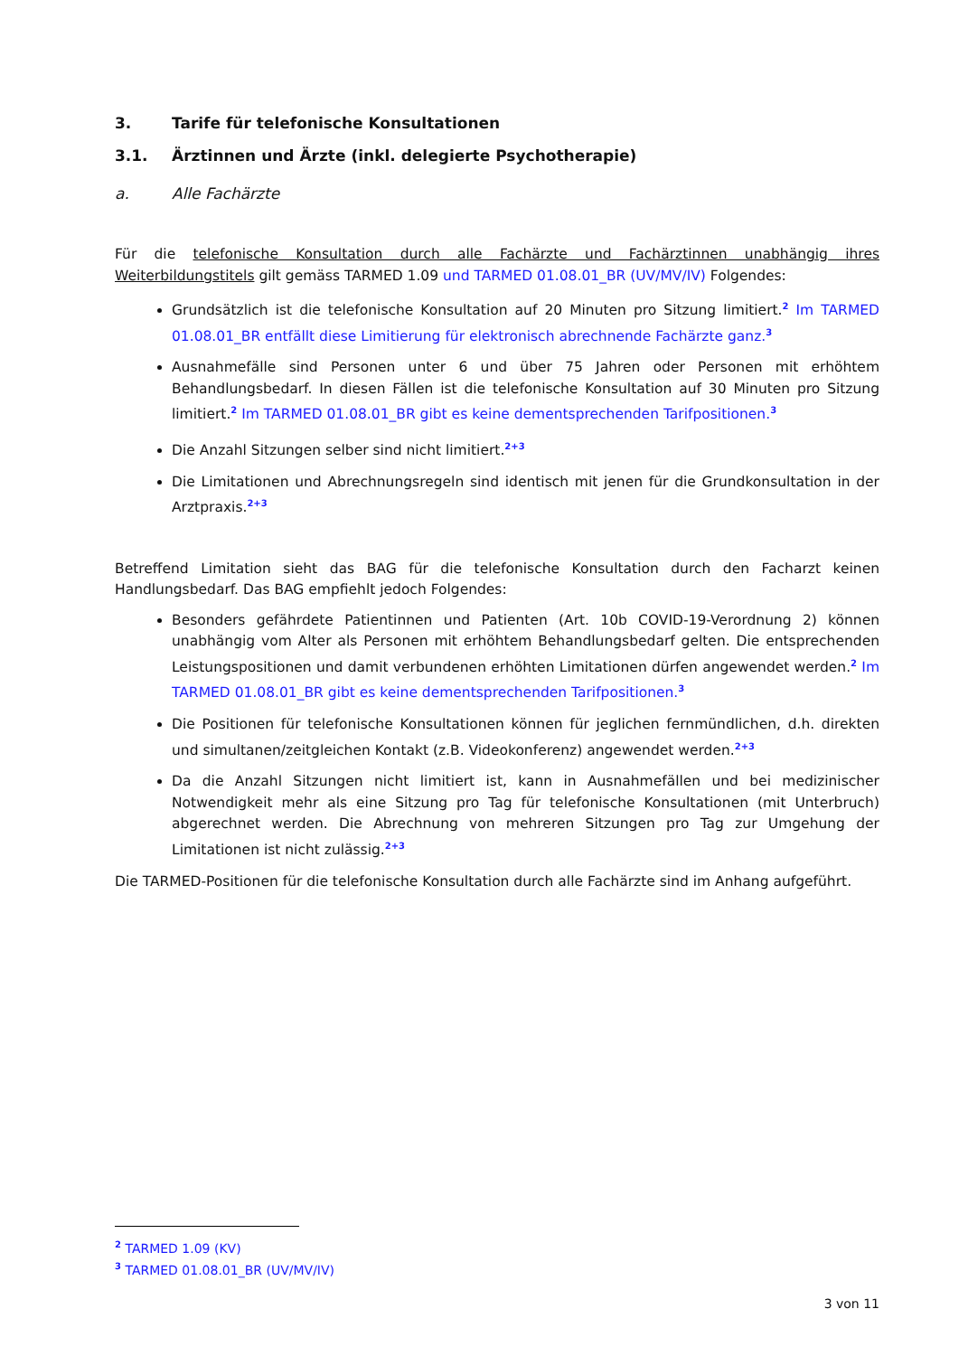3. Tarife für telefonische Konsultationen
3.1. Ärztinnen und Ärzte (inkl. delegierte Psychotherapie)
a. Alle Fachärzte
Für die telefonische Konsultation durch alle Fachärzte und Fachärztinnen unabhängig ihres Weiterbildungstitels gilt gemäss TARMED 1.09 und TARMED 01.08.01_BR (UV/MV/IV) Folgendes:
Grundsätzlich ist die telefonische Konsultation auf 20 Minuten pro Sitzung limitiert.<sup>2</sup> Im TARMED 01.08.01_BR entfällt diese Limitierung für elektronisch abrechnende Fachärzte ganz.<sup>3</sup>
Ausnahmefälle sind Personen unter 6 und über 75 Jahren oder Personen mit erhöhtem Behandlungsbedarf. In diesen Fällen ist die telefonische Konsultation auf 30 Minuten pro Sitzung limitiert.<sup>2</sup> Im TARMED 01.08.01_BR gibt es keine dementsprechenden Tarifpositionen.<sup>3</sup>
Die Anzahl Sitzungen selber sind nicht limitiert.<sup>2+3</sup>
Die Limitationen und Abrechnungsregeln sind identisch mit jenen für die Grundkonsultation in der Arztpraxis.<sup>2+3</sup>
Betreffend Limitation sieht das BAG für die telefonische Konsultation durch den Facharzt keinen Handlungsbedarf. Das BAG empfiehlt jedoch Folgendes:
Besonders gefährdete Patientinnen und Patienten (Art. 10b COVID-19-Verordnung 2) können unabhängig vom Alter als Personen mit erhöhtem Behandlungsbedarf gelten. Die entsprechenden Leistungspositionen und damit verbundenen erhöhten Limitationen dürfen angewendet werden.<sup>2</sup> Im TARMED 01.08.01_BR gibt es keine dementsprechenden Tarifpositionen.<sup>3</sup>
Die Positionen für telefonische Konsultationen können für jeglichen fernmündlichen, d.h. direkten und simultanen/zeitgleichen Kontakt (z.B. Videokonferenz) angewendet werden.<sup>2+3</sup>
Da die Anzahl Sitzungen nicht limitiert ist, kann in Ausnahmefällen und bei medizinischer Notwendigkeit mehr als eine Sitzung pro Tag für telefonische Konsultationen (mit Unterbruch) abgerechnet werden. Die Abrechnung von mehreren Sitzungen pro Tag zur Umgehung der Limitationen ist nicht zulässig.<sup>2+3</sup>
Die TARMED-Positionen für die telefonische Konsultation durch alle Fachärzte sind im Anhang aufgeführt.
<sup>2</sup> TARMED 1.09 (KV)
<sup>3</sup> TARMED 01.08.01_BR (UV/MV/IV)
3 von 11